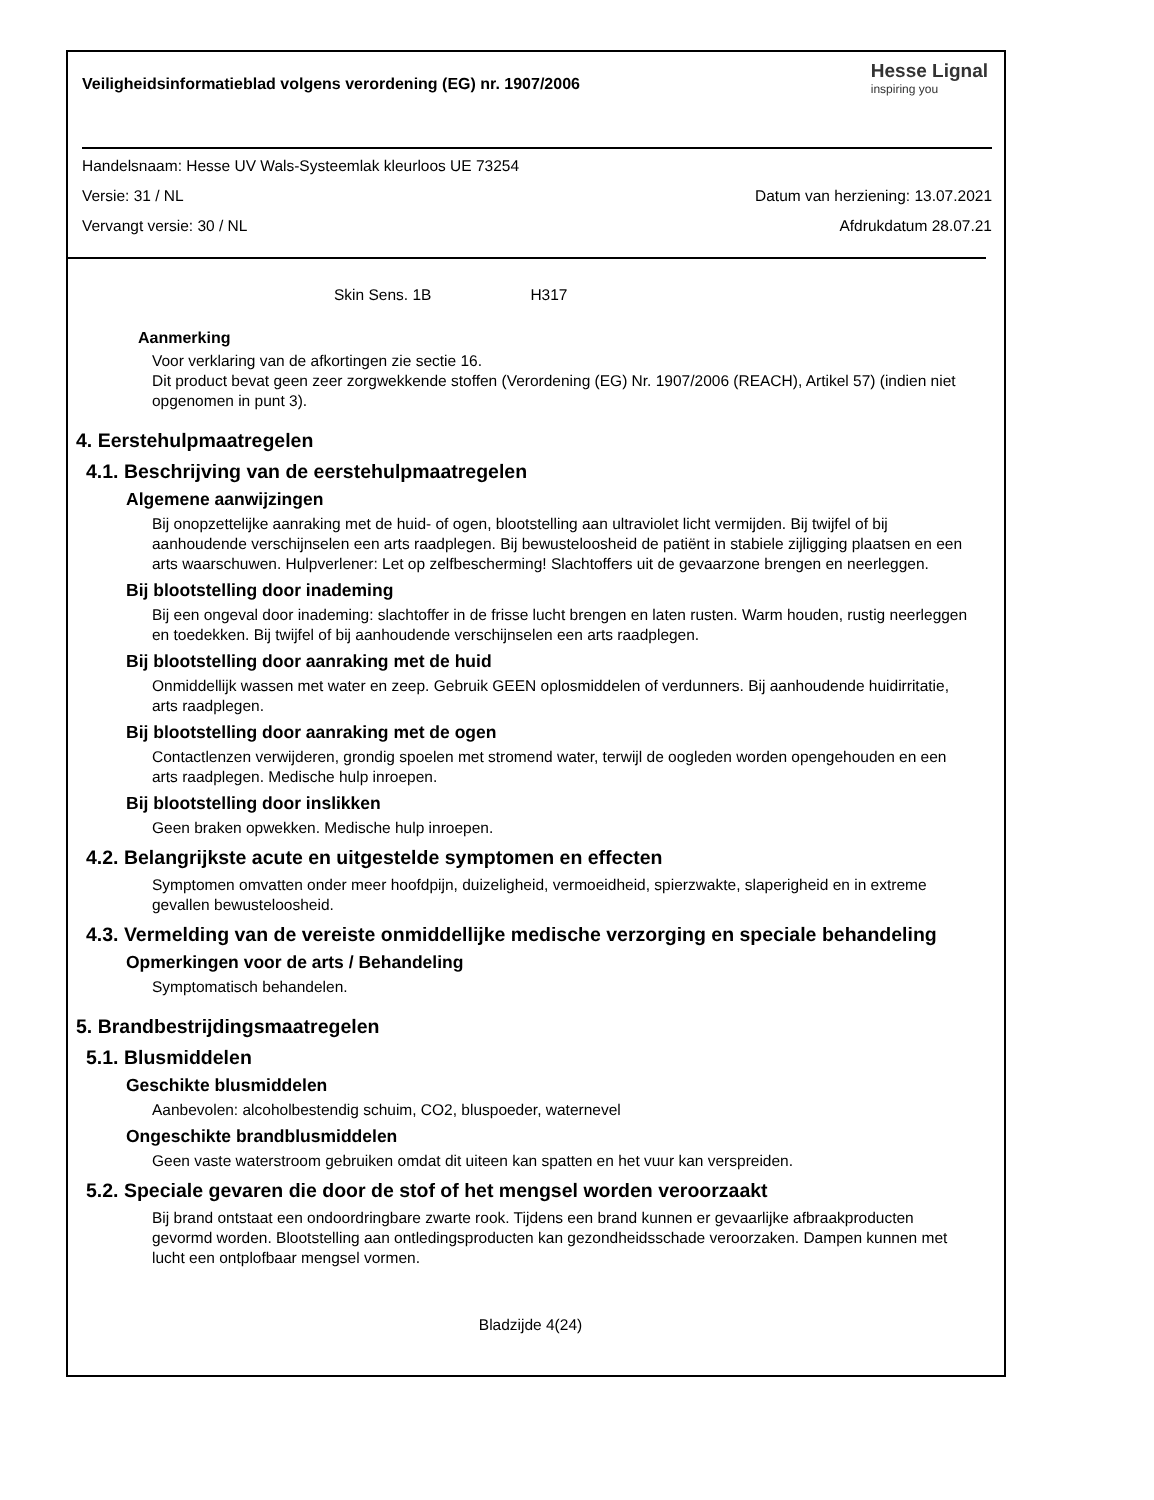Veiligheidsinformatieblad volgens verordening (EG) nr. 1907/2006
Hesse Lignal
inspiring you
Handelsnaam: Hesse UV Wals-Systeemlak kleurloos UE 73254
Versie: 31 / NL Datum van herziening: 13.07.2021
Vervangt versie: 30 / NL Afdrukdatum 28.07.21
Skin Sens. 1B H317
Aanmerking
Voor verklaring van de afkortingen zie sectie 16.
Dit product bevat geen zeer zorgwekkende stoffen (Verordening (EG) Nr. 1907/2006 (REACH), Artikel 57) (indien niet opgenomen in punt 3).
4. Eerstehulpmaatregelen
4.1. Beschrijving van de eerstehulpmaatregelen
Algemene aanwijzingen
Bij onopzettelijke aanraking met de huid- of ogen, blootstelling aan ultraviolet licht vermijden. Bij twijfel of bij aanhoudende verschijnselen een arts raadplegen. Bij bewusteloosheid de patiënt in stabiele zijligging plaatsen en een arts waarschuwen. Hulpverlener: Let op zelfbescherming! Slachtoffers uit de gevaarzone brengen en neerleggen.
Bij blootstelling door inademing
Bij een ongeval door inademing: slachtoffer in de frisse lucht brengen en laten rusten. Warm houden, rustig neerleggen en toedekken. Bij twijfel of bij aanhoudende verschijnselen een arts raadplegen.
Bij blootstelling door aanraking met de huid
Onmiddellijk wassen met water en zeep. Gebruik GEEN oplosmiddelen of verdunners. Bij aanhoudende huidirritatie, arts raadplegen.
Bij blootstelling door aanraking met de ogen
Contactlenzen verwijderen, grondig spoelen met stromend water, terwijl de oogleden worden opengehouden en een arts raadplegen. Medische hulp inroepen.
Bij blootstelling door inslikken
Geen braken opwekken. Medische hulp inroepen.
4.2. Belangrijkste acute en uitgestelde symptomen en effecten
Symptomen omvatten onder meer hoofdpijn, duizeligheid, vermoeidheid, spierzwakte, slaperigheid en in extreme gevallen bewusteloosheid.
4.3. Vermelding van de vereiste onmiddellijke medische verzorging en speciale behandeling
Opmerkingen voor de arts / Behandeling
Symptomatisch behandelen.
5. Brandbestrijdingsmaatregelen
5.1. Blusmiddelen
Geschikte blusmiddelen
Aanbevolen: alcoholbestendig schuim, CO2, bluspoeder, waternevel
Ongeschikte brandblusmiddelen
Geen vaste waterstroom gebruiken omdat dit uiteen kan spatten en het vuur kan verspreiden.
5.2. Speciale gevaren die door de stof of het mengsel worden veroorzaakt
Bij brand ontstaat een ondoordringbare zwarte rook. Tijdens een brand kunnen er gevaarlijke afbraakproducten gevormd worden. Blootstelling aan ontledingsproducten kan gezondheidsschade veroorzaken. Dampen kunnen met lucht een ontplofbaar mengsel vormen.
Bladzijde 4(24)